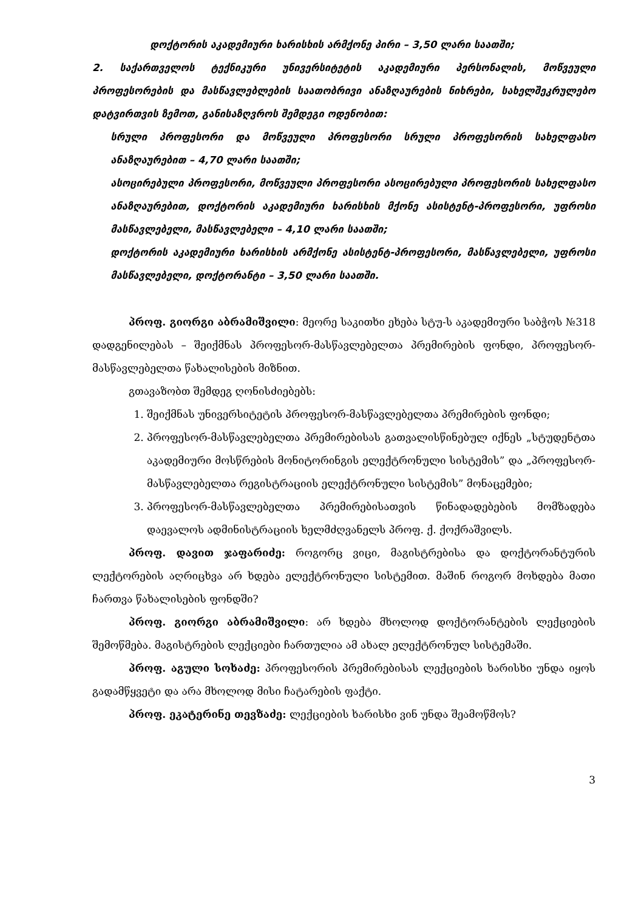დოქტორის აკადემიური ხარისხის არმქონე პირი – 3,50 ლარი საათში;
2. საქართველოს ტექნიკური უნივერსიტეტის აკადემიური პერსონალის, მოწვეული პროფესორების და მასწავლებლების საათობრივი ანაზღაურების ნიხრები, სახელშეკრულებო დატვირთვის ზემოთ, განისაზღვროს შემდეგი ოდენობით:
სრული პროფესორი და მოწვეული პროფესორი სრული პროფესორის სახელფასო ანაზღაურებით – 4,70 ლარი საათში;
ასოცირებული პროფესორი, მოწვეული პროფესორი ასოცირებული პროფესორის სახელფასო ანაზღაურებით, დოქტორის აკადემიური ხარისხის მქონე ასისტენტ-პროფესორი, უფროსი მასწავლებელი, მასწავლებელი – 4,10 ლარი საათში;
დოქტორის აკადემიური ხარისხის არმქონე ასისტენტ-პროფესორი, მასწავლებელი, უფროსი მასწავლებელი, დოქტორანტი – 3,50 ლარი საათში.
პროფ. გიორგი აბრამიშვილი: მეორე საკითხი ეხება სტუ-ს აკადემიური საბჭოს №318 დადგენილებას – შეიქმნას პროფესორ-მასწავლებელთა პრემირების ფონდი, პროფესორ-მასწავლებელთა წახალისების მიზნით.
გთავაზობთ შემდეგ ღონისძიებებს:
1. შეიქმნას უნივერსიტეტის პროფესორ-მასწავლებელთა პრემირების ფონდი;
2. პროფესორ-მასწავლებელთა პრემირებისას გათვალისწინებულ იქნეს „სტუდენტთა აკადემიური მოსწრების მონიტორინგის ელექტრონული სისტემის” და „პროფესორ-მასწავლებელთა რეგისტრაციის ელექტრონული სისტემის” მონაცემები;
3. პროფესორ-მასწავლებელთა პრემირებისათვის წინადადებების მომზადება დაევალოს ადმინისტრაციის ხელმძღვანელს პროფ. ქ. ქოქრაშვილს.
პროფ. დავით ჯაფარიძე: როგორც ვიცი, მაგისტრებისა და დოქტორანტურის ლექტორების აღრიცხვა არ ხდება ელექტრონული სისტემით. მაშინ როგორ მოხდება მათი ჩართვა წახალისების ფონდში?
პროფ. გიორგი აბრამიშვილი: არ ხდება მხოლოდ დოქტორანტების ლექციების შემოწმება. მაგისტრების ლექციები ჩართულია ამ ახალ ელექტრონულ სისტემაში.
პროფ. აგული სოხაძე: პროფესორის პრემირებისას ლექციების ხარისხი უნდა იყოს გადამწყვეტი და არა მხოლოდ მისი ჩატარების ფაქტი.
პროფ. ეკატერინე თევზაძე: ლექციების ხარისხი ვინ უნდა შეამოწმოს?
3